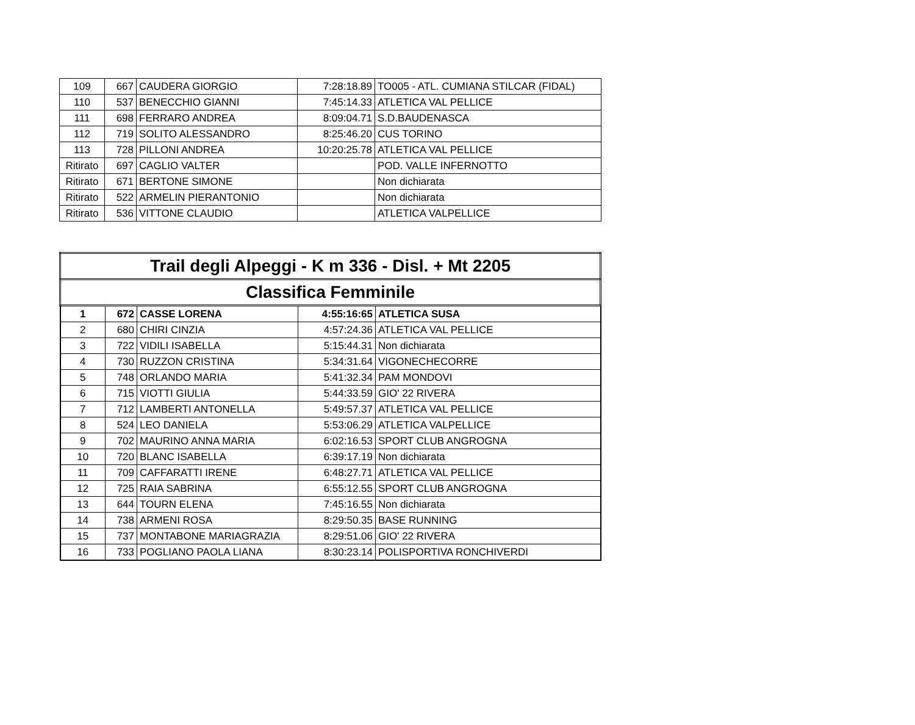| 109 | 667 | CAUDERA GIORGIO | 7:28:18.89 | TO005 - ATL. CUMIANA STILCAR (FIDAL) |
| 110 | 537 | BENECCHIO GIANNI | 7:45:14.33 | ATLETICA VAL PELLICE |
| 111 | 698 | FERRARO ANDREA | 8:09:04.71 | S.D.BAUDENASCA |
| 112 | 719 | SOLITO ALESSANDRO | 8:25:46.20 | CUS TORINO |
| 113 | 728 | PILLONI ANDREA | 10:20:25.78 | ATLETICA VAL PELLICE |
| Ritirato | 697 | CAGLIO VALTER | | POD. VALLE INFERNOTTO |
| Ritirato | 671 | BERTONE SIMONE | | Non dichiarata |
| Ritirato | 522 | ARMELIN PIERANTONIO | | Non dichiarata |
| Ritirato | 536 | VITTONE CLAUDIO | | ATLETICA VALPELLICE |
| Trail degli Alpeggi - K m 336 - Disl. + Mt 2205 | | | | |
| --- | --- | --- | --- | --- |
| Classifica Femminile | | | | |
| 1 | 672 | CASSE LORENA | 4:55:16:65 | ATLETICA SUSA |
| 2 | 680 | CHIRI CINZIA | 4:57:24.36 | ATLETICA VAL PELLICE |
| 3 | 722 | VIDILI ISABELLA | 5:15:44.31 | Non dichiarata |
| 4 | 730 | RUZZON CRISTINA | 5:34:31.64 | VIGONECHECORRE |
| 5 | 748 | ORLANDO MARIA | 5:41:32.34 | PAM MONDOVI |
| 6 | 715 | VIOTTI GIULIA | 5:44:33.59 | GIO' 22 RIVERA |
| 7 | 712 | LAMBERTI ANTONELLA | 5:49:57.37 | ATLETICA VAL PELLICE |
| 8 | 524 | LEO DANIELA | 5:53:06.29 | ATLETICA VALPELLICE |
| 9 | 702 | MAURINO ANNA MARIA | 6:02:16.53 | SPORT CLUB ANGROGNA |
| 10 | 720 | BLANC ISABELLA | 6:39:17.19 | Non dichiarata |
| 11 | 709 | CAFFARATTI IRENE | 6:48:27.71 | ATLETICA VAL PELLICE |
| 12 | 725 | RAIA SABRINA | 6:55:12.55 | SPORT CLUB ANGROGNA |
| 13 | 644 | TOURN ELENA | 7:45:16.55 | Non dichiarata |
| 14 | 738 | ARMENI ROSA | 8:29:50.35 | BASE RUNNING |
| 15 | 737 | MONTABONE MARIAGRAZIA | 8:29:51.06 | GIO' 22 RIVERA |
| 16 | 733 | POGLIANO PAOLA LIANA | 8:30:23.14 | POLISPORTIVA RONCHIVERDI |